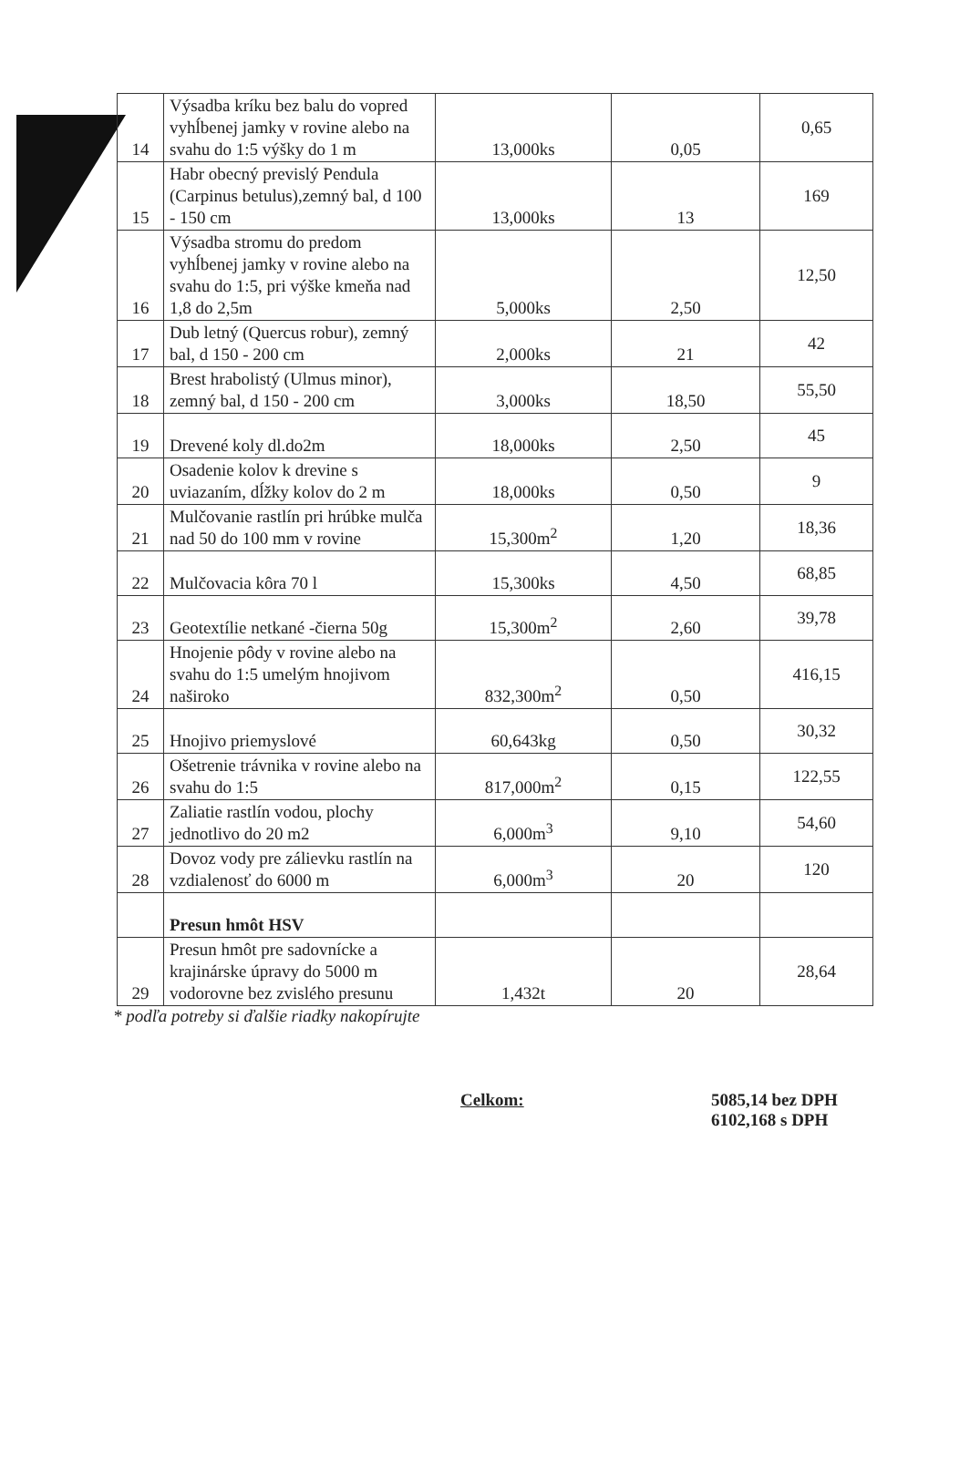| 14 | Výsadba kríku bez balu do vopred vyhĺbenej jamky v rovine alebo na svahu do 1:5 výšky do 1 m | 13,000ks | 0,05 | 0,65 |
| 15 | Habr obecný previslý Pendula (Carpinus betulus),zemný bal, d 100 - 150 cm | 13,000ks | 13 | 169 |
| 16 | Výsadba stromu do predom vyhĺbenej jamky v rovine alebo na svahu do 1:5, pri výške kmeňa nad 1,8 do 2,5m | 5,000ks | 2,50 | 12,50 |
| 17 | Dub letný (Quercus robur), zemný bal, d 150 - 200 cm | 2,000ks | 21 | 42 |
| 18 | Brest hrabolistý (Ulmus minor), zemný bal, d 150 - 200 cm | 3,000ks | 18,50 | 55,50 |
| 19 | Drevené koly dl.do2m | 18,000ks | 2,50 | 45 |
| 20 | Osadenie kolov k drevine s uviazaním, dĺžky kolov do 2 m | 18,000ks | 0,50 | 9 |
| 21 | Mulčovanie rastlín pri hrúbke mulča nad 50 do 100 mm v rovine | 15,300m<sup>2</sup> | 1,20 | 18,36 |
| 22 | Mulčovacia kôra 70 l | 15,300ks | 4,50 | 68,85 |
| 23 | Geotextílie netkané -čierna 50g | 15,300m<sup>2</sup> | 2,60 | 39,78 |
| 24 | Hnojenie pôdy v rovine alebo na svahu do 1:5 umelým hnojivom naširoko | 832,300m<sup>2</sup> | 0,50 | 416,15 |
| 25 | Hnojivo priemyslové | 60,643kg | 0,50 | 30,32 |
| 26 | Ošetrenie trávnika v rovine alebo na svahu do 1:5 | 817,000m<sup>2</sup> | 0,15 | 122,55 |
| 27 | Zaliatie rastlín vodou, plochy jednotlivo do 20 m2 | 6,000m<sup>3</sup> | 9,10 | 54,60 |
| 28 | Dovoz vody pre zálievku rastlín na vzdialenosť do 6000 m | 6,000m<sup>3</sup> | 20 | 120 |
| | Presun hmôt HSV | | | |
| 29 | Presun hmôt pre sadovnícke a krajinárske úpravy do 5000 m vodorovne bez zvislého presunu | 1,432t | 20 | 28,64 |
* podľa potreby si ďalšie riadky nakopírujte
Celkom: 5085,14 bez DPH
6102,168 s DPH